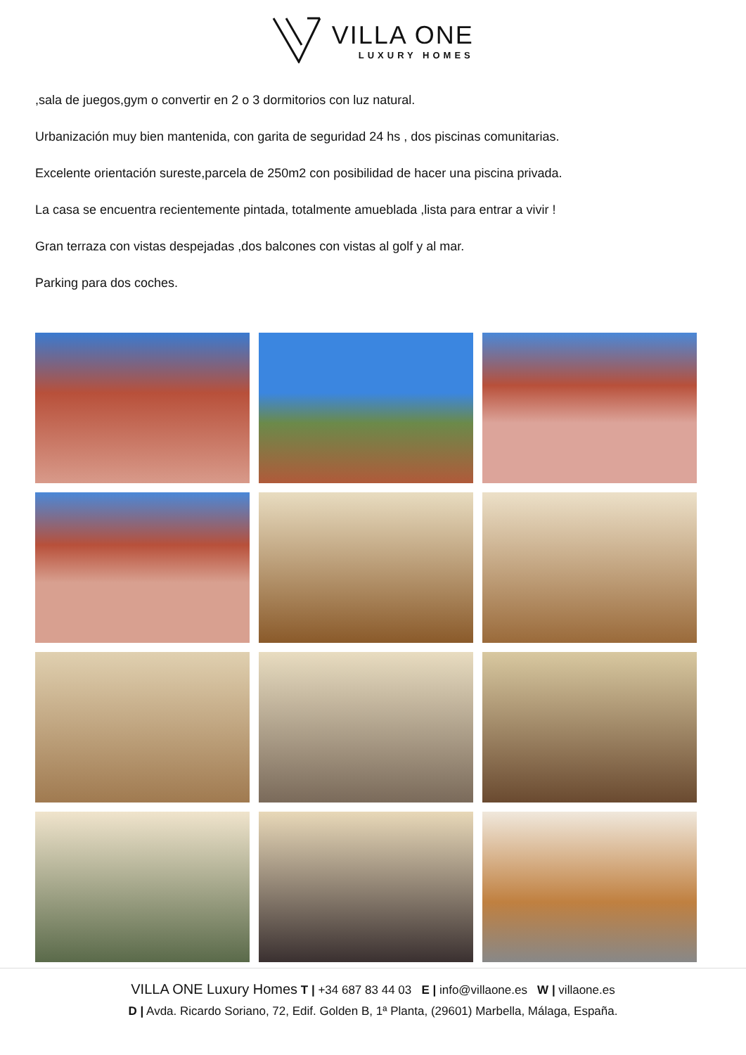VILLA ONE LUXURY HOMES
,sala de juegos,gym o convertir en 2 o 3 dormitorios con luz natural.
Urbanización muy bien mantenida, con garita de seguridad 24 hs , dos piscinas comunitarias.
Excelente orientación sureste,parcela de 250m2 con posibilidad de hacer una piscina privada.
La casa se encuentra recientemente pintada, totalmente amueblada ,lista para entrar a vivir !
Gran terraza con vistas despejadas ,dos balcones con vistas al golf y al mar.
Parking para dos coches.
VILLA ONE Luxury Homes T | +34 687 83 44 03 E | info@villaone.es W | villaone.es
D | Avda. Ricardo Soriano, 72, Edif. Golden B, 1ª Planta, (29601) Marbella, Málaga, España.